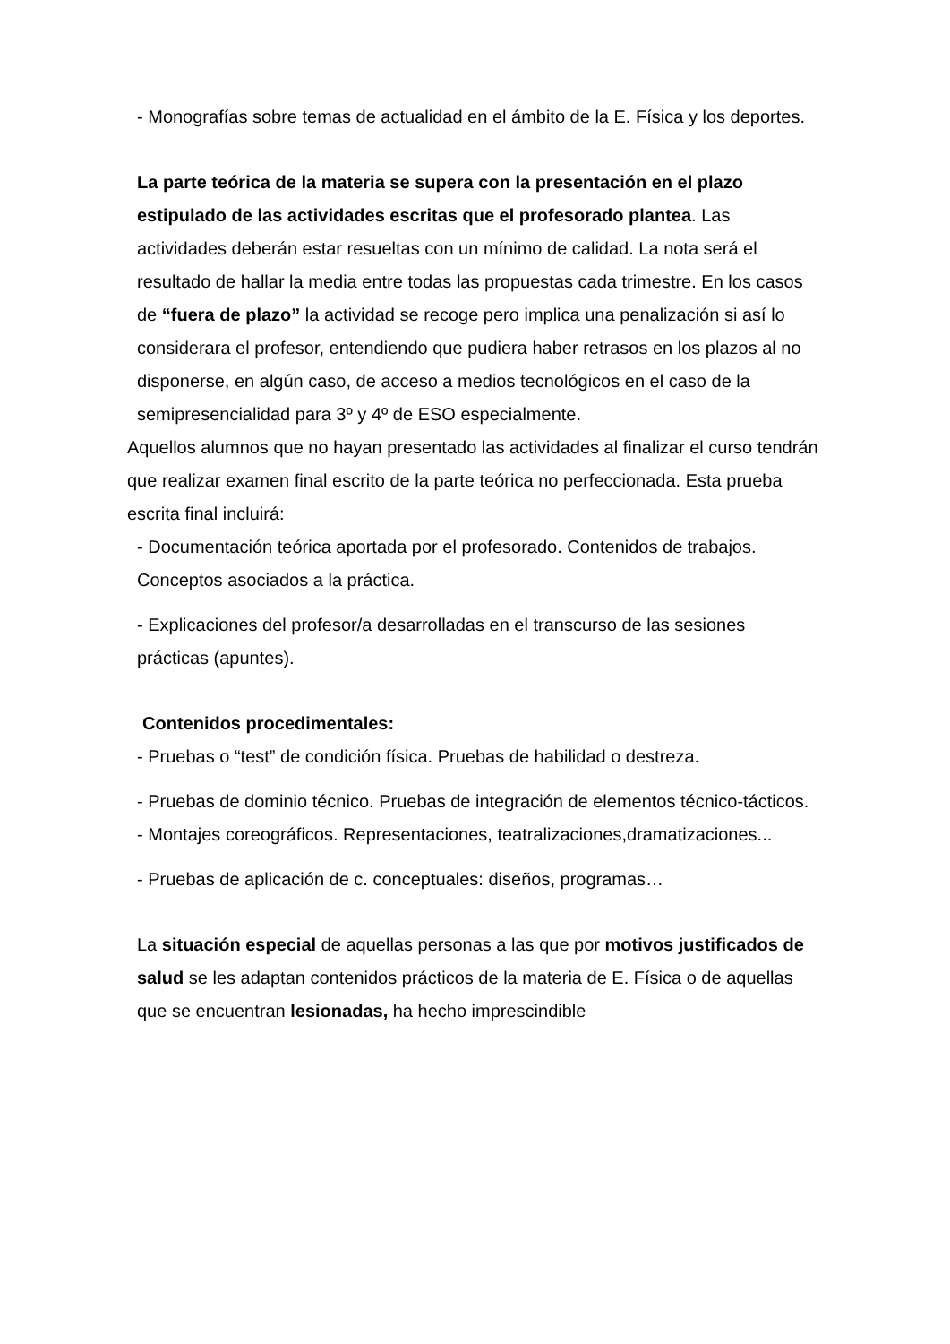- Monografías sobre temas de actualidad en el ámbito de la E. Física y los deportes.
La parte teórica de la materia se supera con la presentación en el plazo estipulado de las actividades escritas que el profesorado plantea. Las actividades deberán estar resueltas con un mínimo de calidad. La nota será el resultado de hallar la media entre todas las propuestas cada trimestre. En los casos de “fuera de plazo” la actividad se recoge pero implica una penalización si así lo considerara el profesor, entendiendo que pudiera haber retrasos en los plazos al no disponerse, en algún caso, de acceso a medios tecnológicos en el caso de la semipresencialidad para 3º y 4º de ESO especialmente.
Aquellos alumnos que no hayan presentado las actividades al finalizar el curso tendrán que realizar examen final escrito de la parte teórica no perfeccionada. Esta prueba escrita final incluirá:
- Documentación teórica aportada por el profesorado. Contenidos de trabajos. Conceptos asociados a la práctica.
- Explicaciones del profesor/a desarrolladas en el transcurso de las sesiones prácticas (apuntes).
Contenidos procedimentales:
- Pruebas o “test” de condición física. Pruebas de habilidad o destreza.
- Pruebas de dominio técnico. Pruebas de integración de elementos técnico-tácticos.
- Montajes coreográficos. Representaciones, teatralizaciones,dramatizaciones...
- Pruebas de aplicación de c. conceptuales: diseños, programas…
La situación especial de aquellas personas a las que por motivos justificados de salud se les adaptan contenidos prácticos de la materia de E. Física o de aquellas que se encuentran lesionadas, ha hecho imprescindible